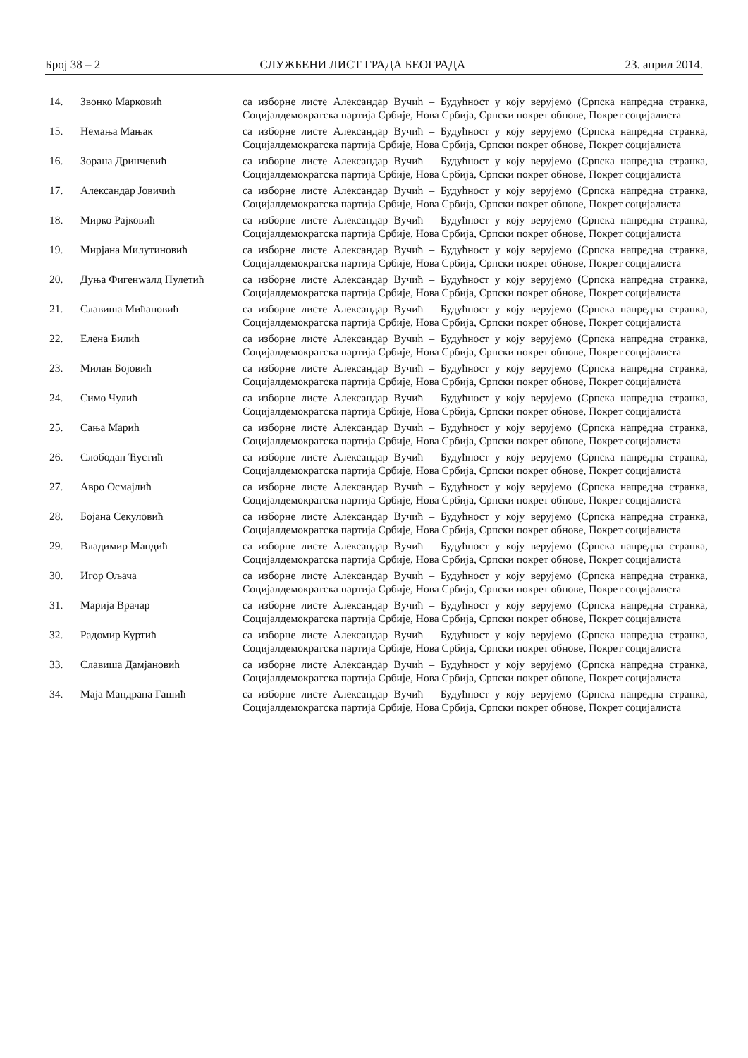Број 38 – 2 СЛУЖБЕНИ ЛИСТ ГРАДА БЕОГРАДА 23. април 2014.
| 14. | Звонко Марковић | са изборне листе Александар Вучић – Будућност у коју верујемо (Српска напредна странка, Социјалдемократска партија Србије, Нова Србија, Српски покрет обнове, Покрет социјалиста |
| 15. | Немања Мањак | са изборне листе Александар Вучић – Будућност у коју верујемо (Српска напредна странка, Социјалдемократска партија Србије, Нова Србија, Српски покрет обнове, Покрет социјалиста |
| 16. | Зорана Дринчевић | са изборне листе Александар Вучић – Будућност у коју верујемо (Српска напредна странка, Социјалдемократска партија Србије, Нова Србија, Српски покрет обнове, Покрет социјалиста |
| 17. | Александар Јовичић | са изборне листе Александар Вучић – Будућност у коју верујемо (Српска напредна странка, Социјалдемократска партија Србије, Нова Србија, Српски покрет обнове, Покрет социјалиста |
| 18. | Мирко Рајковић | са изборне листе Александар Вучић – Будућност у коју верујемо (Српска напредна странка, Социјалдемократска партија Србије, Нова Србија, Српски покрет обнове, Покрет социјалиста |
| 19. | Мирјана Милутиновић | са изборне листе Александар Вучић – Будућност у коју верујемо (Српска напредна странка, Социјалдемократска партија Србије, Нова Србија, Српски покрет обнове, Покрет социјалиста |
| 20. | Дуња Фигенwалд Пулетић | са изборне листе Александар Вучић – Будућност у коју верујемо (Српска напредна странка, Социјалдемократска партија Србије, Нова Србија, Српски покрет обнове, Покрет социјалиста |
| 21. | Славиша Мићановић | са изборне листе Александар Вучић – Будућност у коју верујемо (Српска напредна странка, Социјалдемократска партија Србије, Нова Србија, Српски покрет обнове, Покрет социјалиста |
| 22. | Елена Билић | са изборне листе Александар Вучић – Будућност у коју верујемо (Српска напредна странка, Социјалдемократска партија Србије, Нова Србија, Српски покрет обнове, Покрет социјалиста |
| 23. | Милан Бојовић | са изборне листе Александар Вучић – Будућност у коју верујемо (Српска напредна странка, Социјалдемократска партија Србије, Нова Србија, Српски покрет обнове, Покрет социјалиста |
| 24. | Симо Чулић | са изборне листе Александар Вучић – Будућност у коју верујемо (Српска напредна странка, Социјалдемократска партија Србије, Нова Србија, Српски покрет обнове, Покрет социјалиста |
| 25. | Сања Марић | са изборне листе Александар Вучић – Будућност у коју верујемо (Српска напредна странка, Социјалдемократска партија Србије, Нова Србија, Српски покрет обнове, Покрет социјалиста |
| 26. | Слободан Ћустић | са изборне листе Александар Вучић – Будућност у коју верујемо (Српска напредна странка, Социјалдемократска партија Србије, Нова Србија, Српски покрет обнове, Покрет социјалиста |
| 27. | Авро Осмајлић | са изборне листе Александар Вучић – Будућност у коју верујемо (Српска напредна странка, Социјалдемократска партија Србије, Нова Србија, Српски покрет обнове, Покрет социјалиста |
| 28. | Бојана Секуловић | са изборне листе Александар Вучић – Будућност у коју верујемо (Српска напредна странка, Социјалдемократска партија Србије, Нова Србија, Српски покрет обнове, Покрет социјалиста |
| 29. | Владимир Мандић | са изборне листе Александар Вучић – Будућност у коју верујемо (Српска напредна странка, Социјалдемократска партија Србије, Нова Србија, Српски покрет обнове, Покрет социјалиста |
| 30. | Игор Ољача | са изборне листе Александар Вучић – Будућност у коју верујемо (Српска напредна странка, Социјалдемократска партија Србије, Нова Србија, Српски покрет обнове, Покрет социјалиста |
| 31. | Марија Врачар | са изборне листе Александар Вучић – Будућност у коју верујемо (Српска напредна странка, Социјалдемократска партија Србије, Нова Србија, Српски покрет обнове, Покрет социјалиста |
| 32. | Радомир Куртић | са изборне листе Александар Вучић – Будућност у коју верујемо (Српска напредна странка, Социјалдемократска партија Србије, Нова Србија, Српски покрет обнове, Покрет социјалиста |
| 33. | Славиша Дамјановић | са изборне листе Александар Вучић – Будућност у коју верујемо (Српска напредна странка, Социјалдемократска партија Србије, Нова Србија, Српски покрет обнове, Покрет социјалиста |
| 34. | Маја Мандрапа Гашић | са изборне листе Александар Вучић – Будућност у коју верујемо (Српска напредна странка, Социјалдемократска партија Србије, Нова Србија, Српски покрет обнове, Покрет социјалиста |